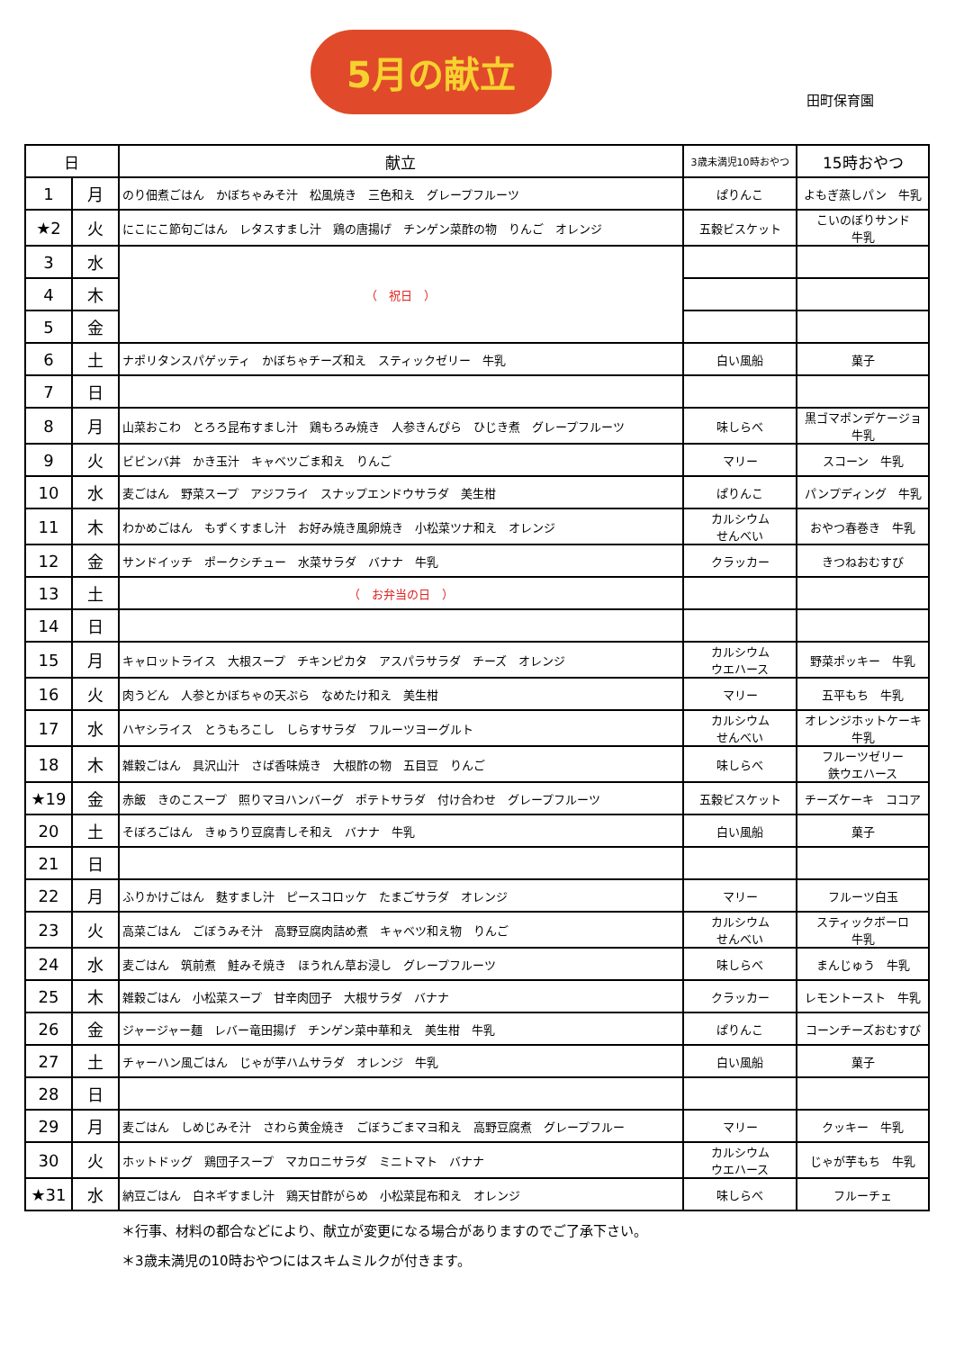5月の献立
田町保育園
| 日 | | 献立 | 3歳未満児10時おやつ | 15時おやつ |
| --- | --- | --- | --- | --- |
| 1 | 月 | のり佃煮ごはん かぼちゃみそ汁 松風焼き 三色和え グレープフルーツ | ぱりんこ | よもぎ蒸しパン 牛乳 |
| ★2 | 火 | にこにこ節句ごはん レタスすまし汁 鶏の唐揚げ チンゲン菜酢の物 りんご オレンジ | 五穀ビスケット | こいのぼりサンド 牛乳 |
| 3 | 水 | （ 祝日 ） | | |
| 4 | 木 | | | |
| 5 | 金 | | | |
| 6 | 土 | ナポリタンスパゲッティ かぼちゃチーズ和え スティックゼリー 牛乳 | 白い風船 | 菓子 |
| 7 | 日 | | | |
| 8 | 月 | 山菜おこわ とろろ昆布すまし汁 鶏もろみ焼き 人参きんぴら ひじき煮 グレープフルーツ | 味しらべ | 黒ゴマポンデケージョ 牛乳 |
| 9 | 火 | ビビンバ丼 かき玉汁 キャベツごま和え りんご | マリー | スコーン 牛乳 |
| 10 | 水 | 麦ごはん 野菜スープ アジフライ スナップエンドウサラダ 美生柑 | ぱりんこ | パンプディング 牛乳 |
| 11 | 木 | わかめごはん もずくすまし汁 お好み焼き風卵焼き 小松菜ツナ和え オレンジ | カルシウム せんべい | おやつ春巻き 牛乳 |
| 12 | 金 | サンドイッチ ポークシチュー 水菜サラダ バナナ 牛乳 | クラッカー | きつねおむすび |
| 13 | 土 | （ お弁当の日 ） | | |
| 14 | 日 | | | |
| 15 | 月 | キャロットライス 大根スープ チキンピカタ アスパラサラダ チーズ オレンジ | カルシウム ウエハース | 野菜ポッキー 牛乳 |
| 16 | 火 | 肉うどん 人参とかぼちゃの天ぷら なめたけ和え 美生柑 | マリー | 五平もち 牛乳 |
| 17 | 水 | ハヤシライス とうもろこし しらすサラダ フルーツヨーグルト | カルシウム せんべい | オレンジホットケーキ 牛乳 |
| 18 | 木 | 雑穀ごはん 具沢山汁 さば香味焼き 大根酢の物 五目豆 りんご | 味しらべ | フルーツゼリー 鉄ウエハース |
| ★19 | 金 | 赤飯 きのこスープ 照りマヨハンバーグ ポテトサラダ 付け合わせ グレープフルーツ | 五穀ビスケット | チーズケーキ ココア |
| 20 | 土 | そぼろごはん きゅうり豆腐青しそ和え バナナ 牛乳 | 白い風船 | 菓子 |
| 21 | 日 | | | |
| 22 | 月 | ふりかけごはん 麩すまし汁 ピースコロッケ たまごサラダ オレンジ | マリー | フルーツ白玉 |
| 23 | 火 | 高菜ごはん ごぼうみそ汁 高野豆腐肉詰め煮 キャベツ和え物 りんご | カルシウム せんべい | スティックボーロ 牛乳 |
| 24 | 水 | 麦ごはん 筑前煮 鮭みそ焼き ほうれん草お浸し グレープフルーツ | 味しらべ | まんじゅう 牛乳 |
| 25 | 木 | 雑穀ごはん 小松菜スープ 甘辛肉団子 大根サラダ バナナ | クラッカー | レモントースト 牛乳 |
| 26 | 金 | ジャージャー麺 レバー竜田揚げ チンゲン菜中華和え 美生柑 牛乳 | ぱりんこ | コーンチーズおむすび |
| 27 | 土 | チャーハン風ごはん じゃが芋ハムサラダ オレンジ 牛乳 | 白い風船 | 菓子 |
| 28 | 日 | | | |
| 29 | 月 | 麦ごはん しめじみそ汁 さわら黄金焼き ごぼうごまマヨ和え 高野豆腐煮 グレープフルー | マリー | クッキー 牛乳 |
| 30 | 火 | ホットドッグ 鶏団子スープ マカロニサラダ ミニトマト バナナ | カルシウム ウエハース | じゃが芋もち 牛乳 |
| ★31 | 水 | 納豆ごはん 白ネギすまし汁 鶏天甘酢がらめ 小松菜昆布和え オレンジ | 味しらべ | フルーチェ |
＊行事、材料の都合などにより、献立が変更になる場合がありますのでご了承下さい。
＊3歳未満児の10時おやつにはスキムミルクが付きます。